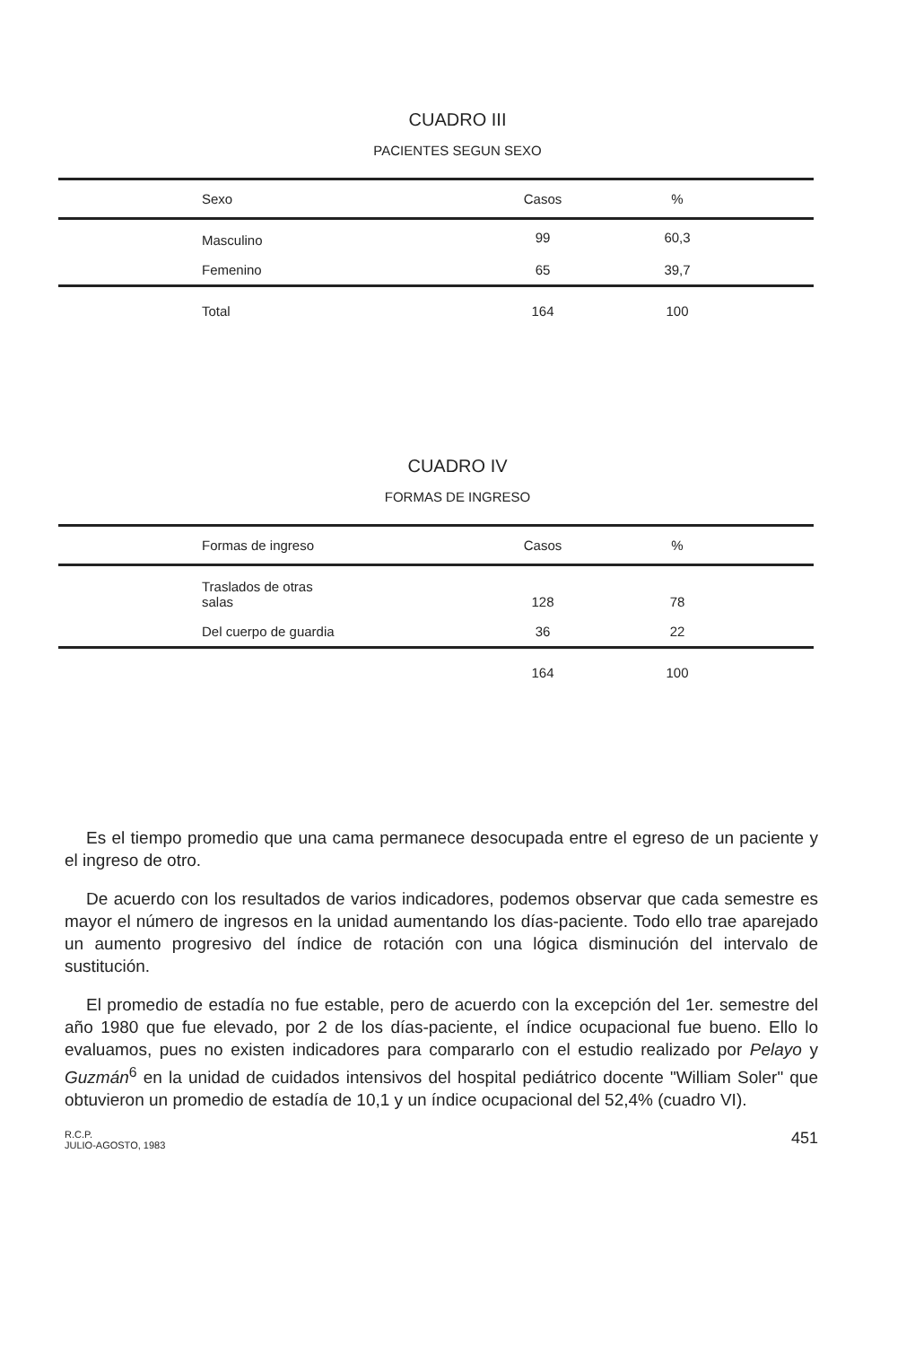CUADRO III
PACIENTES SEGUN SEXO
| Sexo | Casos | % | |
| --- | --- | --- | --- |
| Masculino | 99 | 60,3 | |
| Femenino | 65 | 39,7 | |
| Total | 164 | 100 | |
CUADRO IV
FORMAS DE INGRESO
| Formas de ingreso | Casos | % | |
| --- | --- | --- | --- |
| Traslados de otras salas | 128 | 78 | |
| Del cuerpo de guardia | 36 | 22 | |
| | 164 | 100 | |
Es el tiempo promedio que una cama permanece desocupada entre el egreso de un paciente y el ingreso de otro.
De acuerdo con los resultados de varios indicadores, podemos observar que cada semestre es mayor el número de ingresos en la unidad aumentando los días-paciente. Todo ello trae aparejado un aumento progresivo del índice de rotación con una lógica disminución del intervalo de sustitución.
El promedio de estadía no fue estable, pero de acuerdo con la excepción del 1er. semestre del año 1980 que fue elevado, por 2 de los días-paciente, el índice ocupacional fue bueno. Ello lo evaluamos, pues no existen indicadores para compararlo con el estudio realizado por Pelayo y Guzmán<sup>6</sup> en la unidad de cuidados intensivos del hospital pediátrico docente "William Soler" que obtuvieron un promedio de estadía de 10,1 y un índice ocupacional del 52,4% (cuadro VI).
R.C.P.
JULIO-AGOSTO, 1983 451